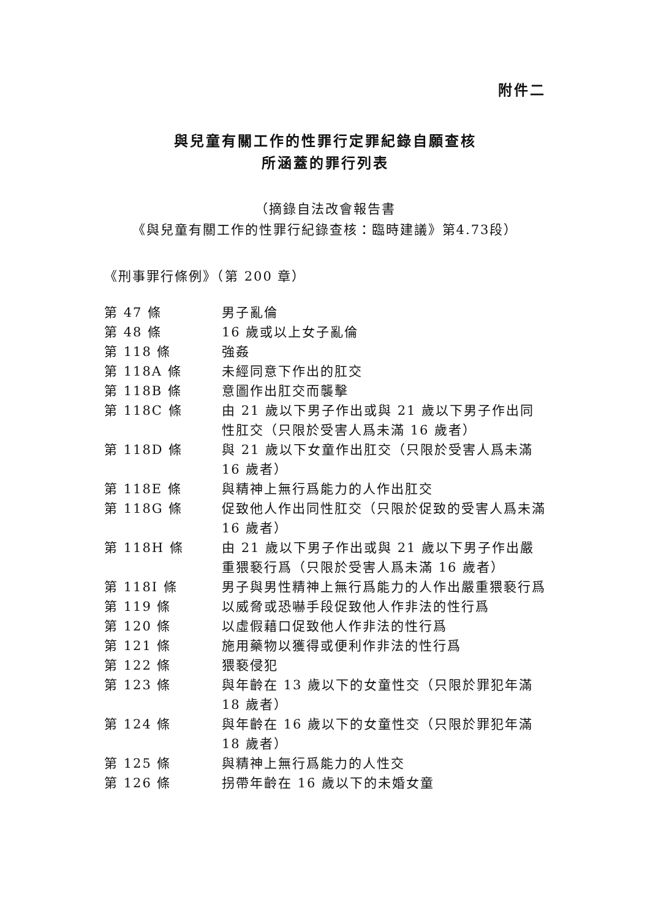附件二
與兒童有關工作的性罪行定罪紀錄自願查核
所涵蓋的罪行列表
（摘錄自法改會報告書
《與兒童有關工作的性罪行紀錄查核：臨時建議》第4.73段）
《刑事罪行條例》（第 200 章）
| 第 47 條 | 男子亂倫 |
| 第 48 條 | 16 歲或以上女子亂倫 |
| 第 118 條 | 強姦 |
| 第 118A 條 | 未經同意下作出的肛交 |
| 第 118B 條 | 意圖作出肛交而襲擊 |
| 第 118C 條 | 由 21 歲以下男子作出或與 21 歲以下男子作出同性肛交（只限於受害人爲未滿 16 歲者） |
| 第 118D 條 | 與 21 歲以下女童作出肛交（只限於受害人爲未滿 16 歲者） |
| 第 118E 條 | 與精神上無行爲能力的人作出肛交 |
| 第 118G 條 | 促致他人作出同性肛交（只限於促致的受害人爲未滿 16 歲者） |
| 第 118H 條 | 由 21 歲以下男子作出或與 21 歲以下男子作出嚴重猥褻行爲（只限於受害人爲未滿 16 歲者） |
| 第 118I 條 | 男子與男性精神上無行爲能力的人作出嚴重猥褻行爲 |
| 第 119 條 | 以威脅或恐嚇手段促致他人作非法的性行爲 |
| 第 120 條 | 以虛假藉口促致他人作非法的性行爲 |
| 第 121 條 | 施用藥物以獲得或便利作非法的性行爲 |
| 第 122 條 | 猥褻侵犯 |
| 第 123 條 | 與年齡在 13 歲以下的女童性交（只限於罪犯年滿 18 歲者） |
| 第 124 條 | 與年齡在 16 歲以下的女童性交（只限於罪犯年滿 18 歲者） |
| 第 125 條 | 與精神上無行爲能力的人性交 |
| 第 126 條 | 拐帶年齡在 16 歲以下的未婚女童 |